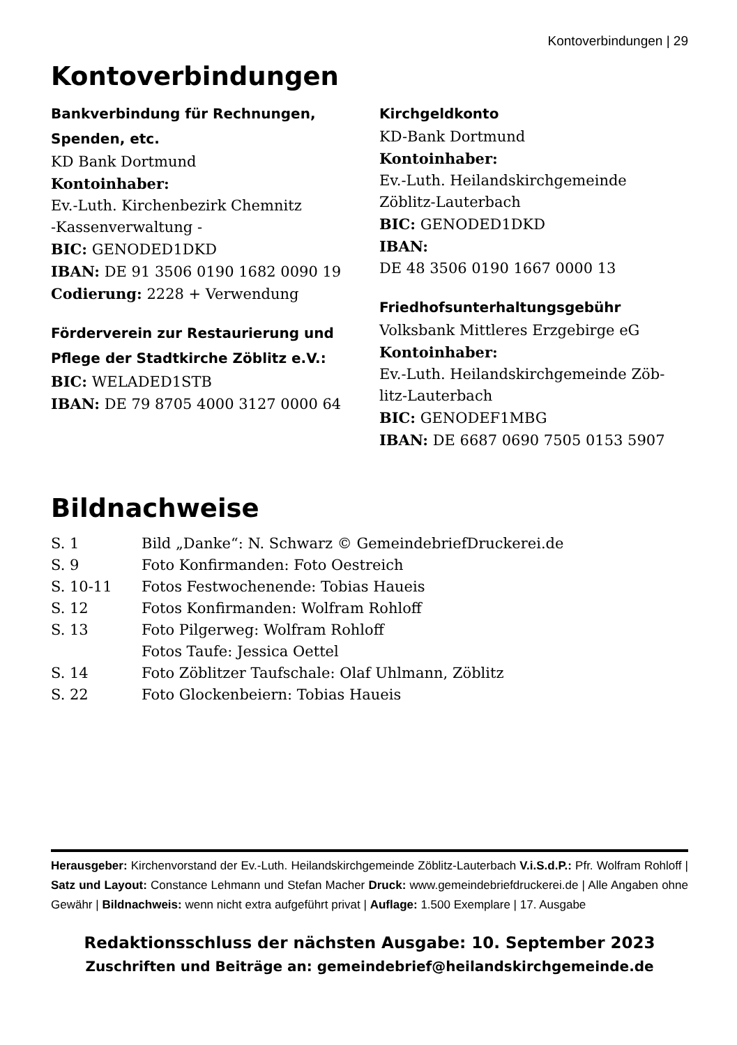Kontoverbindungen | 29
Kontoverbindungen
Bankverbindung für Rechnungen, Spenden, etc.
KD Bank Dortmund
Kontoinhaber:
Ev.-Luth. Kirchenbezirk Chemnitz
-Kassenverwaltung -
BIC: GENODED1DKD
IBAN: DE 91 3506 0190 1682 0090 19
Codierung: 2228 + Verwendung
Förderverein zur Restaurierung und Pflege der Stadtkirche Zöblitz e.V.:
BIC: WELADED1STB
IBAN: DE 79 8705 4000 3127 0000 64
Kirchgeldkonto
KD-Bank Dortmund
Kontoinhaber:
Ev.-Luth. Heilandskirchgemeinde
Zöblitz-Lauterbach
BIC: GENODED1DKD
IBAN:
DE 48 3506 0190 1667 0000 13
Friedhofsunterhaltungsgebühr
Volksbank Mittleres Erzgebirge eG
Kontoinhaber:
Ev.-Luth. Heilandskirchgemeinde Zöb-litz-Lauterbach
BIC: GENODEF1MBG
IBAN: DE 6687 0690 7505 0153 5907
Bildnachweise
| S. 1 | Bild „Danke“: N. Schwarz © GemeindebriefDruckerei.de |
| S. 9 | Foto Konfirmanden: Foto Oestreich |
| S. 10-11 | Fotos Festwochenende: Tobias Haueis |
| S. 12 | Fotos Konfirmanden: Wolfram Rohloff |
| S. 13 | Foto Pilgerweg: Wolfram Rohloff |
| | Fotos Taufe: Jessica Oettel |
| S. 14 | Foto Zöblitzer Taufschale: Olaf Uhlmann, Zöblitz |
| S. 22 | Foto Glockenbeiern: Tobias Haueis |
Herausgeber: Kirchenvorstand der Ev.-Luth. Heilandskirchgemeinde Zöblitz-Lauterbach V.i.S.d.P.: Pfr. Wolfram Rohloff | Satz und Layout: Constance Lehmann und Stefan Macher Druck: www.gemeindebriefdruckerei.de | Alle Angaben ohne Gewähr | Bildnachweis: wenn nicht extra aufgeführt privat | Auflage: 1.500 Exemplare | 17. Ausgabe
Redaktionsschluss der nächsten Ausgabe: 10. September 2023
Zuschriften und Beiträge an: gemeindebrief@heilandskirchgemeinde.de